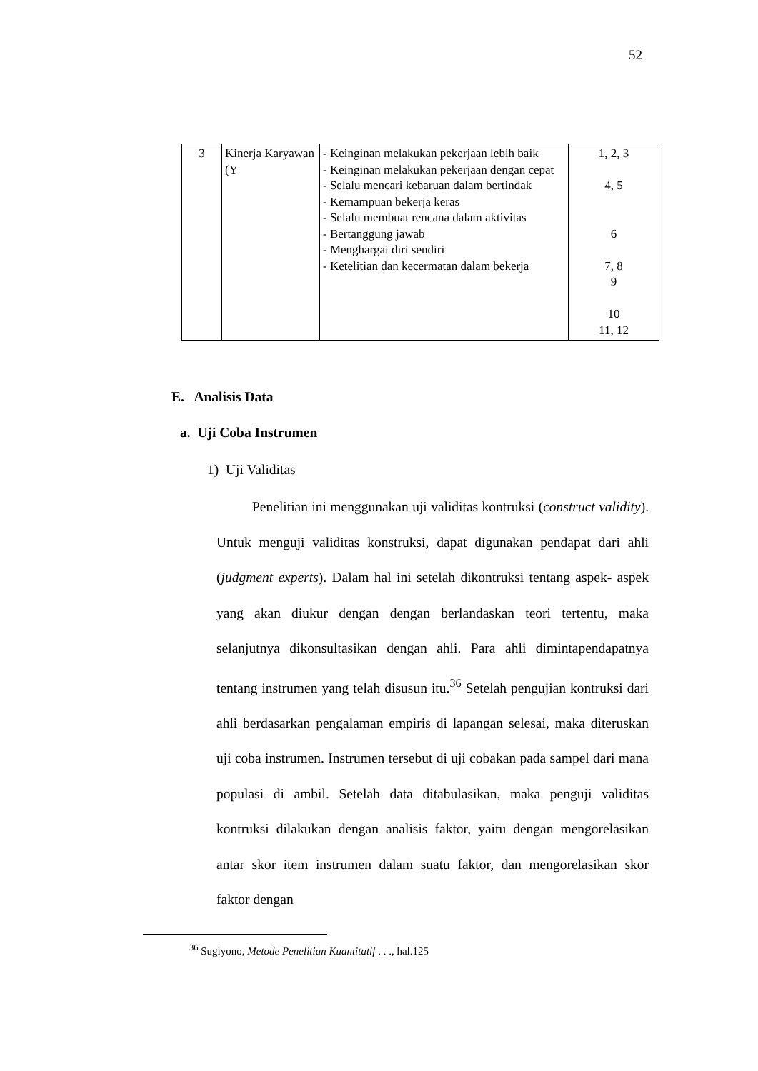52
| 3 | Kinerja Karyawan (Y | - Keinginan melakukan pekerjaan lebih baik - Keinginan melakukan pekerjaan dengan cepat - Selalu mencari kebaruan dalam bertindak - Kemampuan bekerja keras - Selalu membuat rencana dalam aktivitas - Bertanggung jawab - Menghargai diri sendiri - Ketelitian dan kecermatan dalam bekerja | 1, 2, 3 4, 5 6 7, 8 9 10 11, 12 |
E. Analisis Data
a. Uji Coba Instrumen
1) Uji Validitas
Penelitian ini menggunakan uji validitas kontruksi (construct validity). Untuk menguji validitas konstruksi, dapat digunakan pendapat dari ahli (judgment experts). Dalam hal ini setelah dikontruksi tentang aspek- aspek yang akan diukur dengan dengan berlandaskan teori tertentu, maka selanjutnya dikonsultasikan dengan ahli. Para ahli dimintapendapatnya tentang instrumen yang telah disusun itu.<sup>36</sup> Setelah pengujian kontruksi dari ahli berdasarkan pengalaman empiris di lapangan selesai, maka diteruskan uji coba instrumen. Instrumen tersebut di uji cobakan pada sampel dari mana populasi di ambil. Setelah data ditabulasikan, maka penguji validitas kontruksi dilakukan dengan analisis faktor, yaitu dengan mengorelasikan antar skor item instrumen dalam suatu faktor, dan mengorelasikan skor faktor dengan
<sup>36</sup> Sugiyono, Metode Penelitian Kuantitatif . . ., hal.125